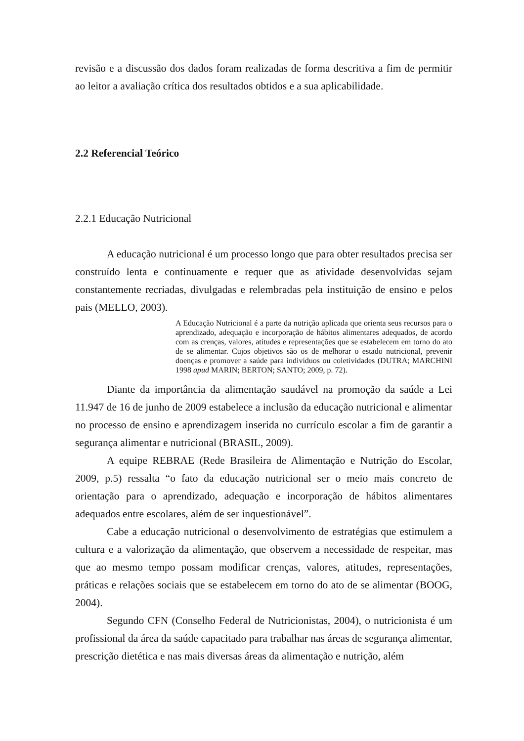revisão e a discussão dos dados foram realizadas de forma descritiva a fim de permitir ao leitor a avaliação crítica dos resultados obtidos e a sua aplicabilidade.
2.2 Referencial Teórico
2.2.1 Educação Nutricional
A educação nutricional é um processo longo que para obter resultados precisa ser construído lenta e continuamente e requer que as atividade desenvolvidas sejam constantemente recriadas, divulgadas e relembradas pela instituição de ensino e pelos pais (MELLO, 2003).
A Educação Nutricional é a parte da nutrição aplicada que orienta seus recursos para o aprendizado, adequação e incorporação de hábitos alimentares adequados, de acordo com as crenças, valores, atitudes e representações que se estabelecem em torno do ato de se alimentar. Cujos objetivos são os de melhorar o estado nutricional, prevenir doenças e promover a saúde para indivíduos ou coletividades (DUTRA; MARCHINI 1998 apud MARIN; BERTON; SANTO; 2009, p. 72).
Diante da importância da alimentação saudável na promoção da saúde a Lei 11.947 de 16 de junho de 2009 estabelece a inclusão da educação nutricional e alimentar no processo de ensino e aprendizagem inserida no currículo escolar a fim de garantir a segurança alimentar e nutricional (BRASIL, 2009).
A equipe REBRAE (Rede Brasileira de Alimentação e Nutrição do Escolar, 2009, p.5) ressalta “o fato da educação nutricional ser o meio mais concreto de orientação para o aprendizado, adequação e incorporação de hábitos alimentares adequados entre escolares, além de ser inquestionável”.
Cabe a educação nutricional o desenvolvimento de estratégias que estimulem a cultura e a valorização da alimentação, que observem a necessidade de respeitar, mas que ao mesmo tempo possam modificar crenças, valores, atitudes, representações, práticas e relações sociais que se estabelecem em torno do ato de se alimentar (BOOG, 2004).
Segundo CFN (Conselho Federal de Nutricionistas, 2004), o nutricionista é um profissional da área da saúde capacitado para trabalhar nas áreas de segurança alimentar, prescrição dietética e nas mais diversas áreas da alimentação e nutrição, além